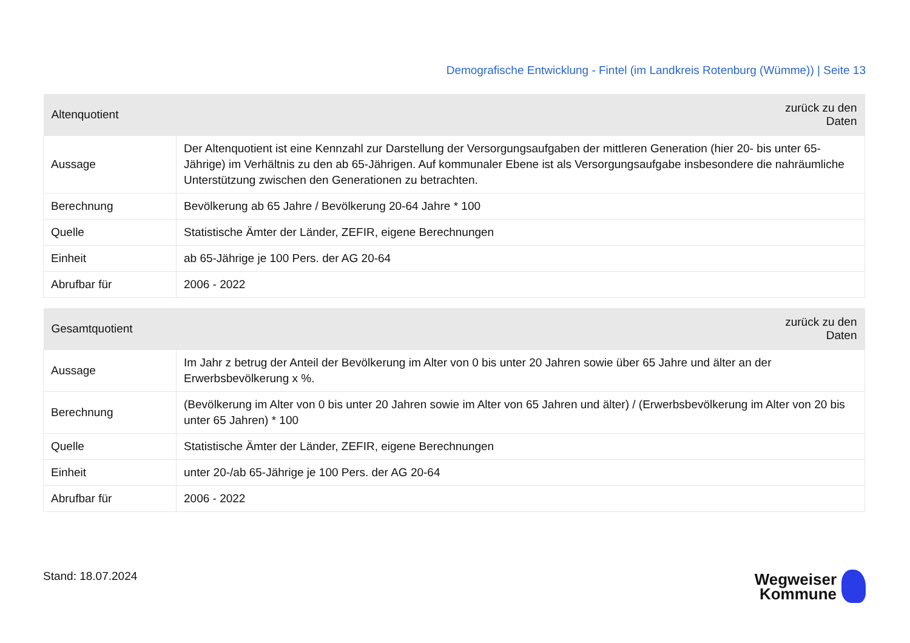Demografische Entwicklung - Fintel (im Landkreis Rotenburg (Wümme)) | Seite 13
| Altenquotient | zurück zu den Daten |
| --- | --- |
| Aussage | Der Altenquotient ist eine Kennzahl zur Darstellung der Versorgungsaufgaben der mittleren Generation (hier 20- bis unter 65-Jährige) im Verhältnis zu den ab 65-Jährigen. Auf kommunaler Ebene ist als Versorgungsaufgabe insbesondere die nahräumliche Unterstützung zwischen den Generationen zu betrachten. |
| Berechnung | Bevölkerung ab 65 Jahre / Bevölkerung 20-64 Jahre * 100 |
| Quelle | Statistische Ämter der Länder, ZEFIR, eigene Berechnungen |
| Einheit | ab 65-Jährige je 100 Pers. der AG 20-64 |
| Abrufbar für | 2006 - 2022 |
| Gesamtquotient | zurück zu den Daten |
| --- | --- |
| Aussage | Im Jahr z betrug der Anteil der Bevölkerung im Alter von 0 bis unter 20 Jahren sowie über 65 Jahre und älter an der Erwerbsbevölkerung x %. |
| Berechnung | (Bevölkerung im Alter von 0 bis unter 20 Jahren sowie im Alter von 65 Jahren und älter) / (Erwerbsbevölkerung im Alter von 20 bis unter 65 Jahren) * 100 |
| Quelle | Statistische Ämter der Länder, ZEFIR, eigene Berechnungen |
| Einheit | unter 20-/ab 65-Jährige je 100 Pers. der AG 20-64 |
| Abrufbar für | 2006 - 2022 |
Stand: 18.07.2024
Wegweiser
Kommune